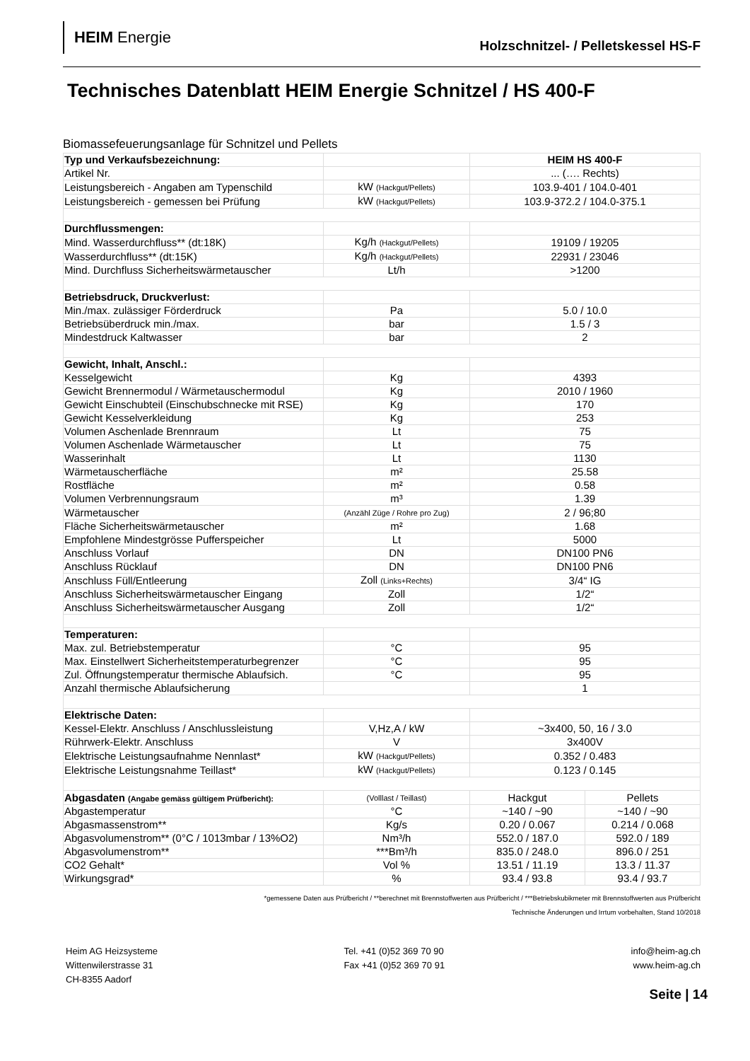HEIM Energie
Holzschnitzel- / Pelletskessel HS-F
Technisches Datenblatt HEIM Energie Schnitzel / HS 400-F
Biomassefeuerungsanlage für Schnitzel und Pellets
| Typ und Verkaufsbezeichnung: | | HEIM HS 400-F | |
| Artikel Nr. | | ... (…. Rechts) | |
| Leistungsbereich - Angaben am Typenschild | kW (Hackgut/Pellets) | 103.9-401 / 104.0-401 | |
| Leistungsbereich - gemessen bei Prüfung | kW (Hackgut/Pellets) | 103.9-372.2 / 104.0-375.1 | |
| Durchflussmengen: | | | |
| Mind. Wasserdurchfluss** (dt:18K) | Kg/h (Hackgut/Pellets) | 19109 / 19205 | |
| Wasserdurchfluss** (dt:15K) | Kg/h (Hackgut/Pellets) | 22931 / 23046 | |
| Mind. Durchfluss Sicherheitswärmetauscher | Lt/h | >1200 | |
| Betriebsdruck, Druckverlust: | | | |
| Min./max. zulässiger Förderdruck | Pa | 5.0 / 10.0 | |
| Betriebsüberdruck min./max. | bar | 1.5 / 3 | |
| Mindestdruck Kaltwasser | bar | 2 | |
| Gewicht, Inhalt, Anschl.: | | | |
| Kesselgewicht | Kg | 4393 | |
| Gewicht Brennermodul / Wärmetauschermodul | Kg | 2010 / 1960 | |
| Gewicht Einschubteil (Einschubschnecke mit RSE) | Kg | 170 | |
| Gewicht Kesselverkleidung | Kg | 253 | |
| Volumen Aschenlade Brennraum | Lt | 75 | |
| Volumen Aschenlade Wärmetauscher | Lt | 75 | |
| Wasserinhalt | Lt | 1130 | |
| Wärmetauscherfläche | m² | 25.58 | |
| Rostfläche | m² | 0.58 | |
| Volumen Verbrennungsraum | m³ | 1.39 | |
| Wärmetauscher | (Anzähl Züge / Rohre pro Zug) | 2 / 96;80 | |
| Fläche Sicherheitswärmetauscher | m² | 1.68 | |
| Empfohlene Mindestgrösse Pufferspeicher | Lt | 5000 | |
| Anschluss Vorlauf | DN | DN100 PN6 | |
| Anschluss Rücklauf | DN | DN100 PN6 | |
| Anschluss Füll/Entleerung | Zoll (Links+Rechts) | 3/4“ IG | |
| Anschluss Sicherheitswärmetauscher Eingang | Zoll | 1/2“ | |
| Anschluss Sicherheitswärmetauscher Ausgang | Zoll | 1/2“ | |
| Temperaturen: | | | |
| Max. zul. Betriebstemperatur | °C | 95 | |
| Max. Einstellwert Sicherheitstemperaturbegrenzer | °C | 95 | |
| Zul. Öffnungstemperatur thermische Ablaufsich. | °C | 95 | |
| Anzahl thermische Ablaufsicherung | | 1 | |
| Elektrische Daten: | | | |
| Kessel-Elektr. Anschluss / Anschlussleistung | V,Hz,A / kW | ~3x400, 50, 16 / 3.0 | |
| Rührwerk-Elektr. Anschluss | V | 3x400V | |
| Elektrische Leistungsaufnahme Nennlast* | kW (Hackgut/Pellets) | 0.352 / 0.483 | |
| Elektrische Leistungsnahme Teillast* | kW (Hackgut/Pellets) | 0.123 / 0.145 | |
| Abgasdaten (Angabe gemäss gültigem Prüfbericht): | (Volllast / Teillast) | Hackgut | Pellets |
| Abgastemperatur | °C | ~140 / ~90 | ~140 / ~90 |
| Abgasmassenstrom** | Kg/s | 0.20 / 0.067 | 0.214 / 0.068 |
| Abgasvolumenstrom** (0°C / 1013mbar / 13%O2) | Nm³/h | 552.0 / 187.0 | 592.0 / 189 |
| Abgasvolumenstrom** | ***Bm³/h | 835.0 / 248.0 | 896.0 / 251 |
| CO2 Gehalt* | Vol % | 13.51 / 11.19 | 13.3 / 11.37 |
| Wirkungsgrad* | % | 93.4 / 93.8 | 93.4 / 93.7 |
*gemessene Daten aus Prüfbericht / **berechnet mit Brennstoffwerten aus Prüfbericht / ***Betriebskubikmeter mit Brennstoffwerten aus Prüfbericht
Technische Änderungen und Irrtum vorbehalten, Stand 10/2018
Heim AG Heizsysteme
Wittenwilerstrasse 31
CH-8355 Aadorf
Tel. +41 (0)52 369 70 90
Fax +41 (0)52 369 70 91
info@heim-ag.ch
www.heim-ag.ch
Seite | 14